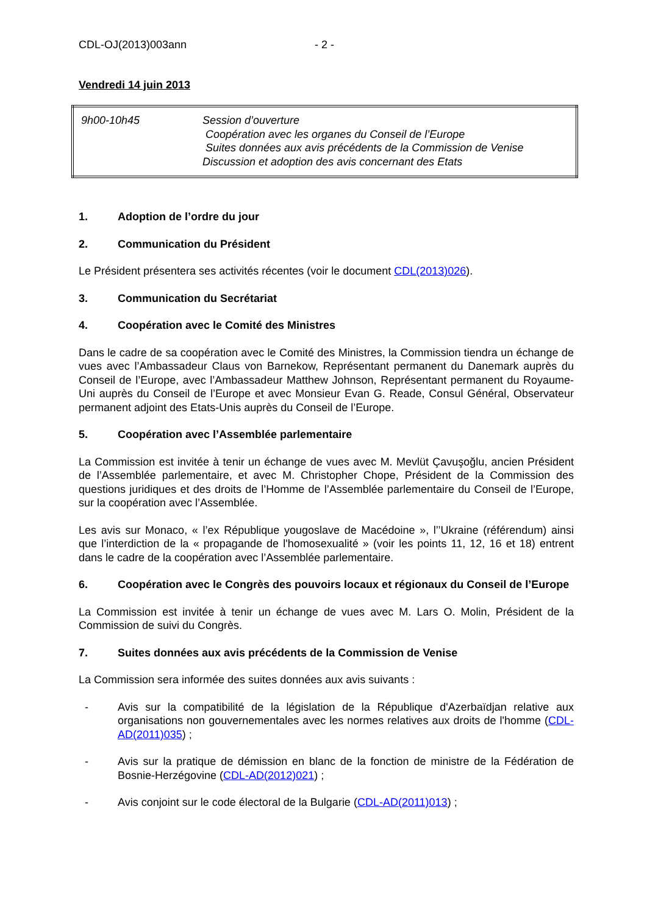CDL-OJ(2013)003ann - 2 -
Vendredi 14 juin 2013
| 9h00-10h45 | Session d’ouverture Coopération avec les organes du Conseil de l’Europe Suites données aux avis précédents de la Commission de Venise Discussion et adoption des avis concernant des Etats |
1. Adoption de l’ordre du jour
2. Communication du Président
Le Président présentera ses activités récentes (voir le document CDL(2013)026).
3. Communication du Secrétariat
4. Coopération avec le Comité des Ministres
Dans le cadre de sa coopération avec le Comité des Ministres, la Commission tiendra un échange de vues avec l’Ambassadeur Claus von Barnekow, Représentant permanent du Danemark auprès du Conseil de l’Europe, avec l’Ambassadeur Matthew Johnson, Représentant permanent du Royaume-Uni auprès du Conseil de l’Europe et avec Monsieur Evan G. Reade, Consul Général, Observateur permanent adjoint des Etats-Unis auprès du Conseil de l’Europe.
5. Coopération avec l’Assemblée parlementaire
La Commission est invitée à tenir un échange de vues avec M. Mevlüt Çavuşoğlu, ancien Président de l’Assemblée parlementaire, et avec M. Christopher Chope, Président de la Commission des questions juridiques et des droits de l’Homme de l’Assemblée parlementaire du Conseil de l’Europe, sur la coopération avec l’Assemblée.
Les avis sur Monaco, « l’ex République yougoslave de Macédoine », l’’Ukraine (référendum) ainsi que l’interdiction de la « propagande de l'homosexualité » (voir les points 11, 12, 16 et 18) entrent dans le cadre de la coopération avec l’Assemblée parlementaire.
6. Coopération avec le Congrès des pouvoirs locaux et régionaux du Conseil de l’Europe
La Commission est invitée à tenir un échange de vues avec M. Lars O. Molin, Président de la Commission de suivi du Congrès.
7. Suites données aux avis précédents de la Commission de Venise
La Commission sera informée des suites données aux avis suivants :
- Avis sur la compatibilité de la législation de la République d'Azerbaïdjan relative aux organisations non gouvernementales avec les normes relatives aux droits de l'homme (CDL-AD(2011)035) ;
- Avis sur la pratique de démission en blanc de la fonction de ministre de la Fédération de Bosnie-Herzégovine (CDL-AD(2012)021) ;
- Avis conjoint sur le code électoral de la Bulgarie (CDL-AD(2011)013) ;